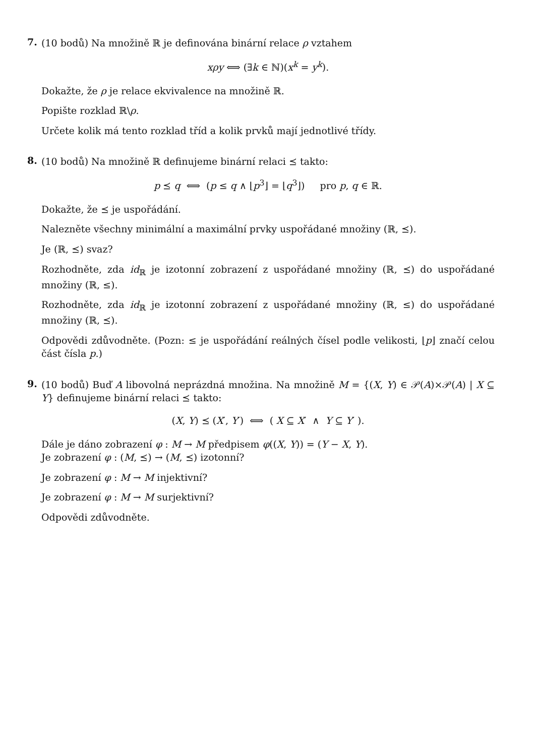7.
(10 bodů) Na množině ℝ je definována binární relace ρ vztahem
xρy ⟺ (∃k ∈ ℕ)(x<sup>k</sup> = y<sup>k</sup>).
Dokažte, že ρ je relace ekvivalence na množině ℝ.
Popište rozklad ℝ\ρ.
Určete kolik má tento rozklad tříd a kolik prvků mají jednotlivé třídy.
8.
(10 bodů) Na množině ℝ definujeme binární relaci ⪯ takto:
p ⪯ q ⟺ (p ≤ q ∧ ⌊p<sup>3</sup>⌋ = ⌊q<sup>3</sup>⌋) pro p, q ∈ ℝ.
Dokažte, že ⪯ je uspořádání.
Nalezněte všechny minimální a maximální prvky uspořádané množiny (ℝ, ⪯).
Je (ℝ, ⪯) svaz?
Rozhodněte, zda id<sub>ℝ</sub> je izotonní zobrazení z uspořádané množiny (ℝ, ⪯) do uspořádané množiny (ℝ, ≤).
Rozhodněte, zda id<sub>ℝ</sub> je izotonní zobrazení z uspořádané množiny (ℝ, ≤) do uspořádané množiny (ℝ, ⪯).
Odpovědi zdůvodněte. (Pozn: ≤ je uspořádání reálných čísel podle velikosti, ⌊p⌋ značí celou část čísla p.)
9.
(10 bodů) Buď A libovolná neprázdná množina. Na množině M = {(X, Y) ∈ 𝒫(A)×𝒫(A) | X ⊆ Y} definujeme binární relaci ⪯ takto:
(X, Y) ⪯ (X′, Y′) ⟺ ( X ⊆ X′ ∧ Y ⊆ Y′ ).
Dále je dáno zobrazení φ : M → M předpisem φ((X, Y)) = (Y − X, Y).
Je zobrazení φ : (M, ⪯) → (M, ⪯) izotonní?
Je zobrazení φ : M → M injektivní?
Je zobrazení φ : M → M surjektivní?
Odpovědi zdůvodněte.